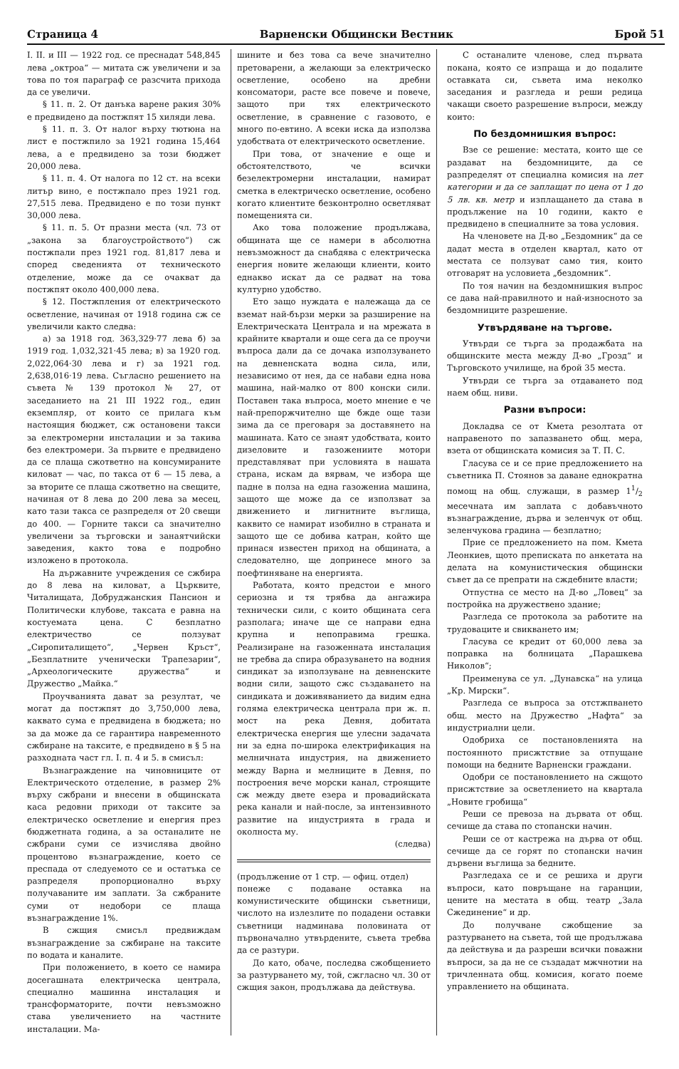Страница 4 Варненски Общински Вестник Брой 51
I. II. и III — 1922 год. се преснадат 548,845 лева „октроа“ — митата сж увеличени и за това по тоя параграф се разсчита прихода да се увеличи.
§ 11. п. 2. От данъка варене ракия 30% е предвидено да постжпят 15 хиляди лева.
§ 11. п. 3. От налог върху тютюна на лист е постжпило за 1921 година 15,464 лева, а е предвидено за този бюджет 20,000 лева.
§ 11. п. 4. От налога по 12 ст. на всеки литър вино, е постжпало през 1921 год. 27,515 лева. Предвидено е по този пункт 30,000 лева.
§ 11. п. 5. От празни места (чл. 73 от „закона за благоустройството“) сж постжпали през 1921 год. 81,817 лева и според сведенията от техническото отделение, може да се очакват да постжпят около 400,000 лева.
§ 12. Постжпления от електрическото осветление, начиная от 1918 година сж се увеличили както следва:
а) за 1918 год. 363,329·77 лева б) за 1919 год. 1,032,321·45 лева; в) за 1920 год. 2,022,064·30 лева и г) за 1921 год. 2,638,016·19 лева. Съгласно решението на съвета № 139 протокол № 27, от заседанието на 21 III 1922 год., един екземпляр, от които се прилага към настоящия бюджет, сж остановени такси за електромерни инсталации и за такива без електромери. За първите е предвидено да се плаща сжответно на консумираните киловат — час, по такса от 6 — 15 лева, а за вторите се плаща сжответно на свещите, начиная от 8 лева до 200 лева за месец, като тази такса се разпределя от 20 свещи до 400. — Горните такси са значително увеличени за търговски и занаятчийски заведения, както това е подробно изложено в протокола.
На държавните учреждения се сжбира до 8 лева на киловат, а Църквите, Читалищата, Добруджанския Пансион и Политически клубове, таксата е равна на костуемата цена. С безплатно електричество се ползуват „Сиропиталището“, „Червен Кръст“, „Безплатните ученически Трапезарии“, „Археологическите дружества“ и Дружество „Майка.“
Проучванията дават за резултат, че могат да постжпят до 3,750,000 лева, каквато сума е предвидена в бюджета; но за да може да се гарантира навременното сжбиране на таксите, е предвидено в § 5 на разходната част гл. I. п. 4 и 5. в смисъл:
Възнаграждение на чиновниците от Електрическото отделение, в размер 2% върху сжбрани и внесени в общинската каса редовни приходи от таксите за електрическо осветление и енергия през бюджетната година, а за останалите не сжбрани суми се изчислява двойно процентово възнаграждение, което се преспада от следуемото се и остатъка се разпределя пропорционално върху получаваните им заплати. За сжбраните суми от недобори се плаща възнаграждение 1%.
В сжщия смисъл предвиждам възнаграждение за сжбиране на таксите по водата и каналите.
При положението, в което се намира досегашната електрическа централа, специално машинна инсталация и трансформаторите, почти невъзможно става увеличението на частните инсталации. Ма-
шините и без това са вече значително претоварени, а желающи за електрическо осветление, особено на дребни консоматори, расте все повече и повече, защото при тях електрическото осветление, в сравнение с газовото, е много по-евтино. А всеки иска да използва удобствата от електрическото осветление.
При това, от значение е още и обстоятелството, че всички безелектромерни инсталации, намират сметка в електрическо осветление, особено когато клиентите безконтролно осветляват помещенията си.
Ако това положение продължава, общината ще се намери в абсолютна невъзможност да снабдява с електрическа енергия новите желающи клиенти, които еднакво искат да се радват на това културно удобство.
Ето защо нуждата е належаща да се вземат най-бързи мерки за разширение на Електрическата Централа и на мрежата в крайните квартали и още сега да се проучи въпроса дали да се дочака използуването на девненската водна сила, или, независимо от нея, да се набави една нова машина, най-малко от 800 конски сили. Поставен така въпроса, моето мнение е че най-препоржчително ще бжде още тази зима да се преговаря за доставянето на машината. Като се знаят удобствата, които дизеловите и газожениите мотори представляват при условията в нашата страна, искам да вярвам, че избора ще падне в полза на една газожениа машина, защото ще може да се използват за движението и лигнитните въглища, каквито се намират изобилно в страната и защото ще се добива катран, който ще принася известен приход на общината, а следователно, ще допринесе много за поефтиняване на енергията.
Работата, която предстои е много сериозна и тя трябва да ангажира технически сили, с които общината сега разполага; иначе ще се направи една крупна и непоправима грешка. Реализиране на газоженната инсталация не требва да спира образуването на водния синдикат за използуване на девненските водни сили, защото сжс създаването на синдиката и доживяванието да видим една голяма електрическа централа при ж. п. мост на река Девня, добитата електрическа енергия ще улесни задачата ни за една по-широка електрификация на мелничната индустрия, на движението между Варна и мелниците в Девня, по построения вече морски канал, строящите сж между двете езера и провадийската река канали и най-после, за интензивното развитие на индустрията в града и околноста му.
(следва)
(продължение от 1 стр. — офиц. отдел)
понеже с подаване оставка на комунистическите общински съветници, числото на излезлите по подадени оставки съветници надминава половината от първоначално утвърдените, съвета требва да се разтури.
До като, обаче, последва сжобщението за разтурването му, той, сжгласно чл. 30 от сжщия закон, продължава да действува.
С останалите членове, след първата покана, която се изпраща и до подалите оставката си, съвета има неколко заседания и разгледа и реши редица чакащи своето разрешение въпроси, между които:
По бездомнишкия въпрос:
Взе се решение: местата, които ще се раздават на бездомниците, да се разпределят от специална комисия на пет категории и да се заплащат по цена от 1 до 5 лв. кв. метр и изплащането да става в продължение на 10 години, както е предвидено в специалните за това условия.
На членовете на Д-во „Бездомник“ да се дадат места в отделен квартал, като от местата се ползуват само тия, които отговарят на условиета „бездомник“.
По тоя начин на бездомнишкия въпрос се дава най-правилното и най-износното за бездомниците разрешение.
Утвърдяване на търгове.
Утвърди се търга за продажбата на общинските места между Д-во „Грозд“ и Търговското училище, на брой 35 места.
Утвърди се търга за отдаването под наем общ. ниви.
Разни въпроси:
Докладва се от Кмета резолтата от направеното по запазването общ. мера, взета от общинската комисия за Т. П. С.
Гласува се и се прие предложението на съветника П. Стоянов за даване еднократна помощ на общ. служащи, в размер 11/2 месечната им заплата с добавъчното възнаграждение, дърва и зеленчук от общ. зеленчукова градина — безплатно;
Прие се предложението на пом. Кмета Леонкиев, щото преписката по анкетата на делата на комунистическия общински съвет да се препрати на сждебните власти;
Отпустна се место на Д-во „Ловец“ за постройка на дружествено здание;
Разгледа се протокола за работите на трудоваците и свикването им;
Гласува се кредит от 60,000 лева за поправка на болницата „Парашкева Николов“;
Преименува се ул. „Дунавска“ на улица „Кр. Мирски“.
Разгледа се въпроса за отстжпването общ. место на Дружество „Нафта“ за индустриални цели.
Одобриха се постановленията на постоянното присжтствие за отпущане помощи на бедните Варненски граждани.
Одобри се постановлението на сжщото присжтствие за осветлението на квартала „Новите гробища“
Реши се превоза на дървата от общ. сечище да става по стопански начин.
Реши се от кастрежа на дърва от общ. сечище да се горят по стопански начин дървени въглища за бедните.
Разгледаха се и се решиха и други въпроси, като повръщане на гаранции, цените на местата в общ. театр „Зала Сжединение“ и др.
До получване сжобщение за разтурването на съвета, той ще продължава да действува и да разреши всички поважни въпроси, за да не се създадат мжчнотии на тричленната общ. комисия, когато поеме управлението на общината.